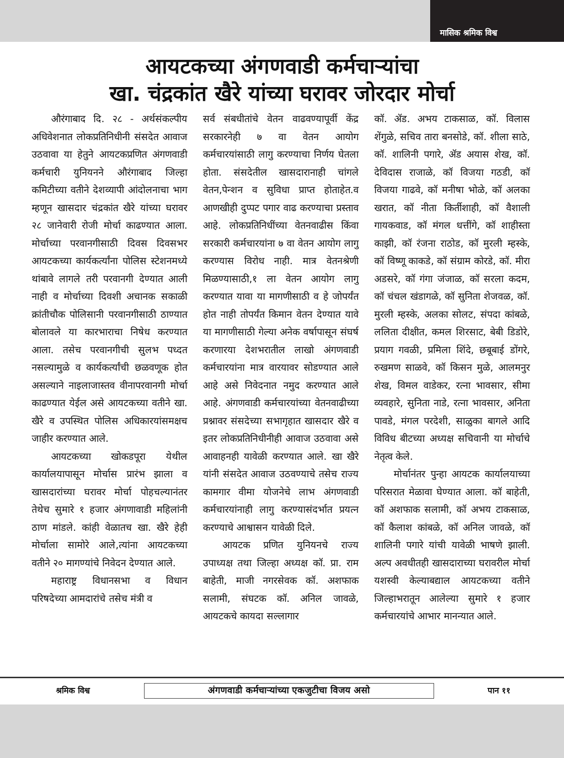मासिक श्रमिक विश्व
आयटकच्या अंगणवाडी कर्मचाऱ्यांचा
खा. चंद्रकांत खैरे यांच्या घरावर जोरदार मोर्चा
औरंगाबाद दि. २८ - अर्थसंकल्पीय अधिवेशनात लोकप्रतिनिधीनी संसदेत आवाज उठवावा या हेतुने आयटकप्रणित अंगणवाडी कर्मचारी युनियनने औरंगाबाद जिल्हा कमिटीच्या वतीने देशव्यापी आंदोलनाचा भाग म्हणून खासदार चंद्रकांत खैरे यांच्या घरावर २८ जानेवारी रोजी मोर्चा काढण्यात आला. मोर्चाच्या परवानगीसाठी दिवस दिवसभर आयटकच्या कार्यकर्त्यांना पोलिस स्टेशनमध्ये थांबावे लागले तरी परवानगी देण्यात आली नाही व मोर्चाच्या दिवशी अचानक सकाळी क्रांतीचौक पोलिसानी परवानगीसाठी ठाण्यात बोलावले या कारभाराचा निषेध करण्यात आला. तसेच परवानगीची सुलभ पध्दत नसल्यामुळे व कार्यकर्त्यांची छळवणूक होत असल्याने नाइलाजास्तव वीनापरवानगी मोर्चा काढण्यात येईल असे आयटकच्या वतीने खा. खैरे व उपस्थित पोलिस अधिकारयांसमक्षच जाहीर करण्यात आले.
आयटकच्या खोकडपूरा येथील कार्यालयापासून मोर्चास प्रारंभ झाला व खासदारांच्या घरावर मोर्चा पोहचल्यानंतर तेथेच सुमारे १ हजार अंगणावाडी महिलांनी ठाण मांडले. कांही वेळातच खा. खैरे हेही मोर्चाला सामोरे आले,त्यांना आयटकच्या वतीने २० मागण्यांचे निवेदन देण्यात आले.
महाराष्ट्र विधानसभा व विधान परिषदेच्या आमदारांचे तसेच मंत्री व
सर्व संबधीतांचे वेतन वाढवण्यापूर्वी केंद्र सरकारनेही ७ वा वेतन आयोग कर्मचारयांसाठी लागु करण्याचा निर्णय घेतला होता. संसदेतील खासदारानाही चांगले वेतन,पेन्शन व सुविधा प्राप्त होताहेत.व आणखीही दुप्पट पगार वाढ करण्याचा प्रस्ताव आहे. लोकप्रतिनिधींच्या वेतनवाढीस किंवा सरकारी कर्मचारयांना ७ वा वेतन आयोग लागु करण्यास विरोध नाही. मात्र वेतनश्रेणी मिळण्यासाठी,१ ला वेतन आयोग लागु करण्यात यावा या मागणीसाठी व हे जोपर्यंत होत नाही तोपर्यंत किमान वेतन देण्यात यावे या मागणीसाठी गेल्या अनेक वर्षापासून संघर्ष करणारया देशभरातील लाखो अंगणवाडी कर्मचारयांना मात्र वारयावर सोडण्यात आले आहे असे निवेदनात नमुद करण्यात आले आहे. अंगणवाडी कर्मचारयांच्या वेतनवाढीच्या प्रश्नावर संसदेच्या सभागृहात खासदार खैरे व इतर लोकप्रतिनिधीनीही आवाज उठवावा असे आवाहनही यावेळी करण्यात आले. खा खैरे यांनी संसदेत आवाज उठवण्याचे तसेच राज्य कामगार वीमा योजनेचे लाभ अंगणवाडी कर्मचारयांनाही लागु करण्यासंदर्भात प्रयत्न करण्याचे आश्वासन यावेळी दिले.
आयटक प्रणित युनियनचे राज्य उपाध्यक्ष तथा जिल्हा अध्यक्ष कॉ. प्रा. राम बाहेती, माजी नगरसेवक कॉ. अशफाक सलामी, संघटक कॉ. अनिल जावळे, आयटकचे कायदा सल्लागार
कॉ. ॲड. अभय टाकसाळ, कॉ. विलास शेंगुळे, सचिव तारा बनसोडे, कॉ. शीला साठे, कॉ. शालिनी पगारे, ॲड अयास शेख, कॉ. देविदास राजाळे, कॉ विजया गठडी, कॉ विजया गाढवे, कॉ मनीषा भोळे, कॉ अलका खरात, कॉ नीता किर्तीशाही, कॉ वैशाली गायकवाड, कॉ मंगल धत्तींगे, कॉ शाहीस्ता काझी, कॉ रंजना राठोड, कॉ मुरली म्हस्के, कॉ विष्णू काकडे, कॉ संग्राम कोरडे, कॉ. मीरा अडसरे, कॉ गंगा जंजाळ, कॉ सरला कदम, कॉ चंचल खंडागळे, कॉ सुनिता शेजवळ, कॉ. मुरली म्हस्के, अलका सोलट, संपदा कांबळे, ललिता दीक्षीत, कमल शिरसाट, बेबी डिडोरे, प्रयाग गवळी, प्रमिला शिंदे, छबूबाई डोंगरे, रुखमण साळवे, कॉ किसन मुळे, आलमनुर शेख, विमल वाडेकर, रत्ना भावसार, सीमा व्यवहारे, सुनिता नाडे, रत्ना भावसार, अनिता पावडे, मंगल परदेशी, साळुका बागले आदि विविध बीटच्या अध्यक्ष सचिवानी या मोर्चाचे नेतृत्व केले.
मोर्चानंतर पुन्हा आयटक कार्यालयाच्या परिसरात मेळावा घेण्यात आला. कॉ बाहेती, कॉ अशफाक सलामी, कॉ अभय टाकसाळ, कॉ कैलाश कांबळे, कॉ अनिल जावळे, कॉ शालिनी पगारे यांची यावेळी भाषणे झाली. अल्प अवधीतही खासदाराच्या घरावरील मोर्चा यशस्वी केल्याबद्याल आयटकच्या वतीने जिल्हाभरातून आलेल्या सुमारे १ हजार कर्मचारयांचे आभार मानन्यात आले.
श्रमिक विश्व अंगणवाडी कर्मचाऱ्यांच्या एकजुटीचा विजय असो पान ११